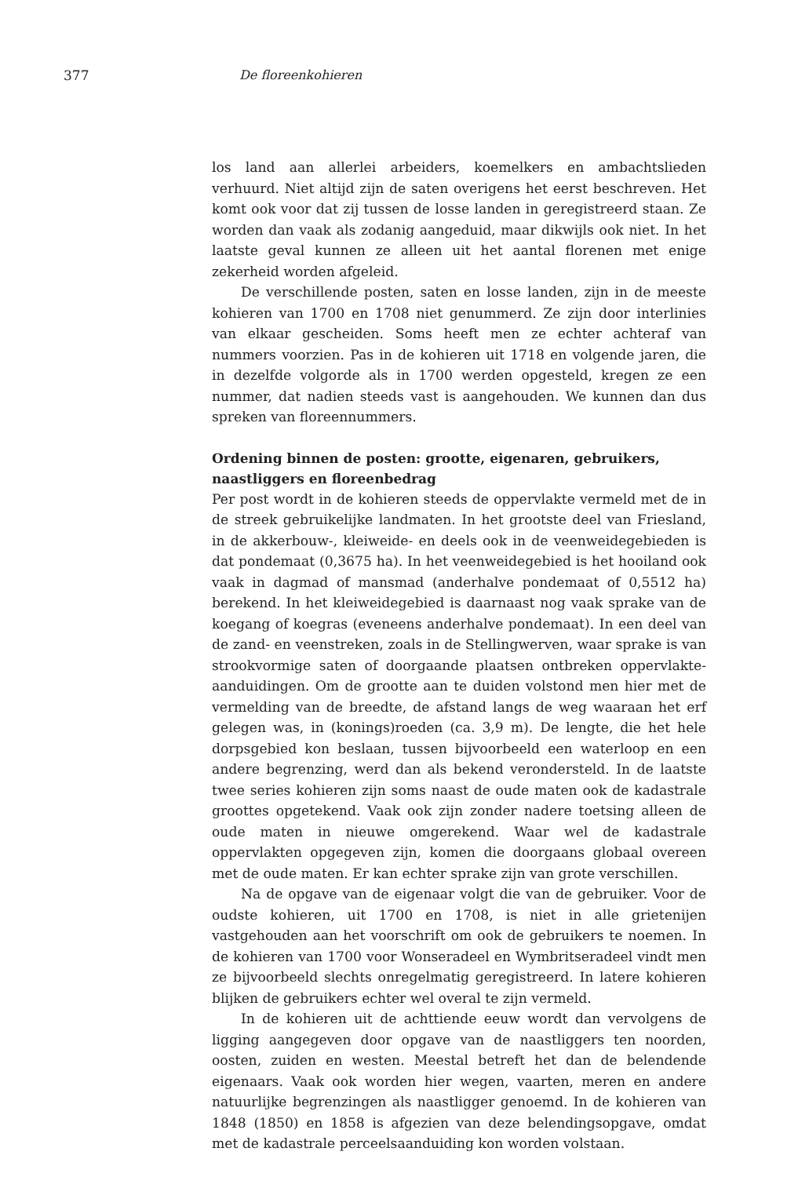377 De floreenkohieren
los land aan allerlei arbeiders, koemelkers en ambachtslieden verhuurd. Niet altijd zijn de saten overigens het eerst beschreven. Het komt ook voor dat zij tussen de losse landen in geregistreerd staan. Ze worden dan vaak als zodanig aangeduid, maar dikwijls ook niet. In het laatste geval kunnen ze alleen uit het aantal florenen met enige zekerheid worden afgeleid.
De verschillende posten, saten en losse landen, zijn in de meeste kohieren van 1700 en 1708 niet genummerd. Ze zijn door interlinies van elkaar gescheiden. Soms heeft men ze echter achteraf van nummers voorzien. Pas in de kohieren uit 1718 en volgende jaren, die in dezelfde volgorde als in 1700 werden opgesteld, kregen ze een nummer, dat nadien steeds vast is aangehouden. We kunnen dan dus spreken van floreennummers.
Ordening binnen de posten: grootte, eigenaren, gebruikers, naastliggers en floreenbedrag
Per post wordt in de kohieren steeds de oppervlakte vermeld met de in de streek gebruikelijke landmaten. In het grootste deel van Friesland, in de akkerbouw-, kleiweide- en deels ook in de veenweidegebieden is dat pondemaat (0,3675 ha). In het veenweidegebied is het hooiland ook vaak in dagmad of mansmad (anderhalve pondemaat of 0,5512 ha) berekend. In het kleiweidegebied is daarnaast nog vaak sprake van de koegang of koegras (eveneens anderhalve pondemaat). In een deel van de zand- en veenstreken, zoals in de Stellingwerven, waar sprake is van strookvormige saten of doorgaande plaatsen ontbreken oppervlakte-aanduidingen. Om de grootte aan te duiden volstond men hier met de vermelding van de breedte, de afstand langs de weg waaraan het erf gelegen was, in (konings)roeden (ca. 3,9 m). De lengte, die het hele dorpsgebied kon beslaan, tussen bijvoorbeeld een waterloop en een andere begrenzing, werd dan als bekend verondersteld. In de laatste twee series kohieren zijn soms naast de oude maten ook de kadastrale groottes opgetekend. Vaak ook zijn zonder nadere toetsing alleen de oude maten in nieuwe omgerekend. Waar wel de kadastrale oppervlakten opgegeven zijn, komen die doorgaans globaal overeen met de oude maten. Er kan echter sprake zijn van grote verschillen.
Na de opgave van de eigenaar volgt die van de gebruiker. Voor de oudste kohieren, uit 1700 en 1708, is niet in alle grietenijen vastgehouden aan het voorschrift om ook de gebruikers te noemen. In de kohieren van 1700 voor Wonseradeel en Wymbritseradeel vindt men ze bijvoorbeeld slechts onregelmatig geregistreerd. In latere kohieren blijken de gebruikers echter wel overal te zijn vermeld.
In de kohieren uit de achttiende eeuw wordt dan vervolgens de ligging aangegeven door opgave van de naastliggers ten noorden, oosten, zuiden en westen. Meestal betreft het dan de belendende eigenaars. Vaak ook worden hier wegen, vaarten, meren en andere natuurlijke begrenzingen als naastligger genoemd. In de kohieren van 1848 (1850) en 1858 is afgezien van deze belendingsopgave, omdat met de kadastrale perceelsaanduiding kon worden volstaan.